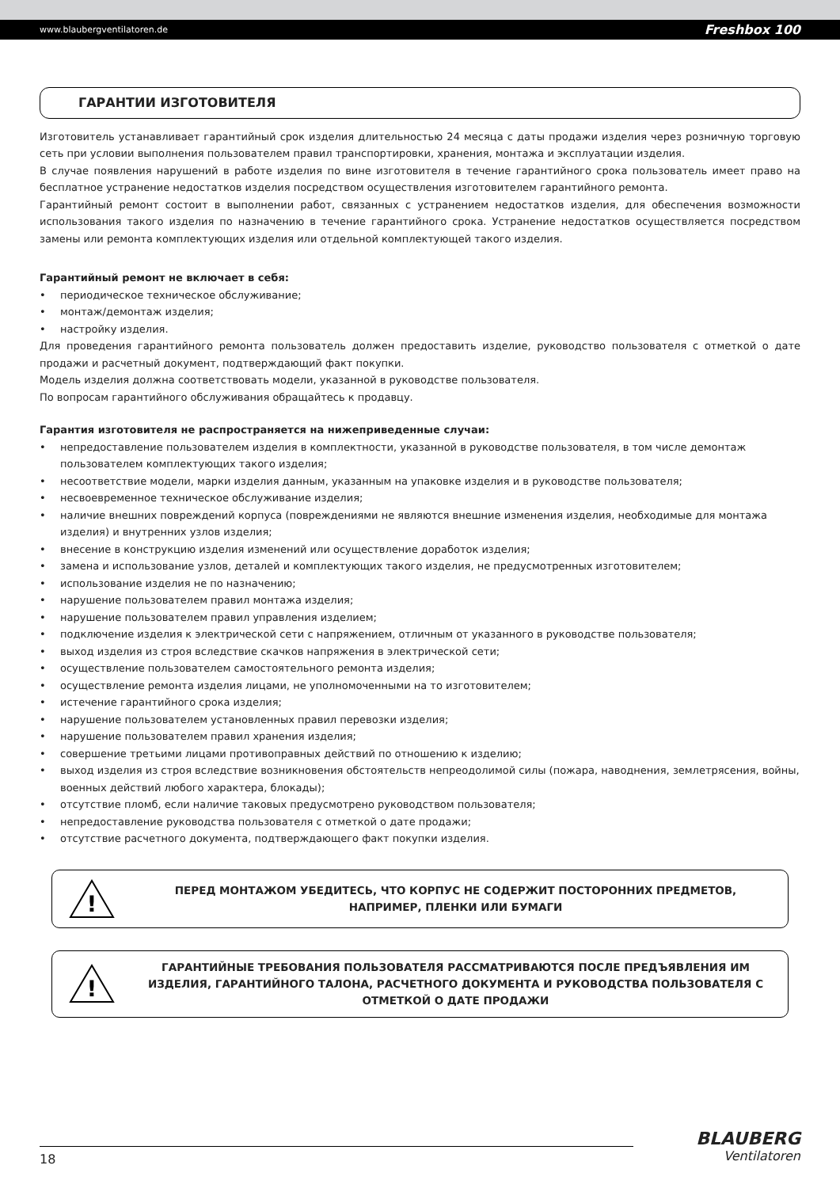www.blaubergventilatoren.de Freshbox 100
ГАРАНТИИ ИЗГОТОВИТЕЛЯ
Изготовитель устанавливает гарантийный срок изделия длительностью 24 месяца с даты продажи изделия через розничную торговую сеть при условии выполнения пользователем правил транспортировки, хранения, монтажа и эксплуатации изделия.
В случае появления нарушений в работе изделия по вине изготовителя в течение гарантийного срока пользователь имеет право на бесплатное устранение недостатков изделия посредством осуществления изготовителем гарантийного ремонта.
Гарантийный ремонт состоит в выполнении работ, связанных с устранением недостатков изделия, для обеспечения возможности использования такого изделия по назначению в течение гарантийного срока. Устранение недостатков осуществляется посредством замены или ремонта комплектующих изделия или отдельной комплектующей такого изделия.
Гарантийный ремонт не включает в себя:
• периодическое техническое обслуживание;
• монтаж/демонтаж изделия;
• настройку изделия.
Для проведения гарантийного ремонта пользователь должен предоставить изделие, руководство пользователя с отметкой о дате продажи и расчетный документ, подтверждающий факт покупки.
Модель изделия должна соответствовать модели, указанной в руководстве пользователя.
По вопросам гарантийного обслуживания обращайтесь к продавцу.
Гарантия изготовителя не распространяется на нижеприведенные случаи:
• непредоставление пользователем изделия в комплектности, указанной в руководстве пользователя, в том числе демонтаж пользователем комплектующих такого изделия;
• несоответствие модели, марки изделия данным, указанным на упаковке изделия и в руководстве пользователя;
• несвоевременное техническое обслуживание изделия;
• наличие внешних повреждений корпуса (повреждениями не являются внешние изменения изделия, необходимые для монтажа изделия) и внутренних узлов изделия;
• внесение в конструкцию изделия изменений или осуществление доработок изделия;
• замена и использование узлов, деталей и комплектующих такого изделия, не предусмотренных изготовителем;
• использование изделия не по назначению;
• нарушение пользователем правил монтажа изделия;
• нарушение пользователем правил управления изделием;
• подключение изделия к электрической сети с напряжением, отличным от указанного в руководстве пользователя;
• выход изделия из строя вследствие скачков напряжения в электрической сети;
• осуществление пользователем самостоятельного ремонта изделия;
• осуществление ремонта изделия лицами, не уполномоченными на то изготовителем;
• истечение гарантийного срока изделия;
• нарушение пользователем установленных правил перевозки изделия;
• нарушение пользователем правил хранения изделия;
• совершение третьими лицами противоправных действий по отношению к изделию;
• выход изделия из строя вследствие возникновения обстоятельств непреодолимой силы (пожара, наводнения, землетрясения, войны, военных действий любого характера, блокады);
• отсутствие пломб, если наличие таковых предусмотрено руководством пользователя;
• непредоставление руководства пользователя с отметкой о дате продажи;
• отсутствие расчетного документа, подтверждающего факт покупки изделия.
!
ПЕРЕД МОНТАЖОМ УБЕДИТЕСЬ, ЧТО КОРПУС НЕ СОДЕРЖИТ ПОСТОРОННИХ ПРЕДМЕТОВ, НАПРИМЕР, ПЛЕНКИ ИЛИ БУМАГИ
!
ГАРАНТИЙНЫЕ ТРЕБОВАНИЯ ПОЛЬЗОВАТЕЛЯ РАССМАТРИВАЮТСЯ ПОСЛЕ ПРЕДЪЯВЛЕНИЯ ИМ ИЗДЕЛИЯ, ГАРАНТИЙНОГО ТАЛОНА, РАСЧЕТНОГО ДОКУМЕНТА И РУКОВОДСТВА ПОЛЬЗОВАТЕЛЯ С ОТМЕТКОЙ О ДАТЕ ПРОДАЖИ
18
BLAUBERG
Ventilatoren